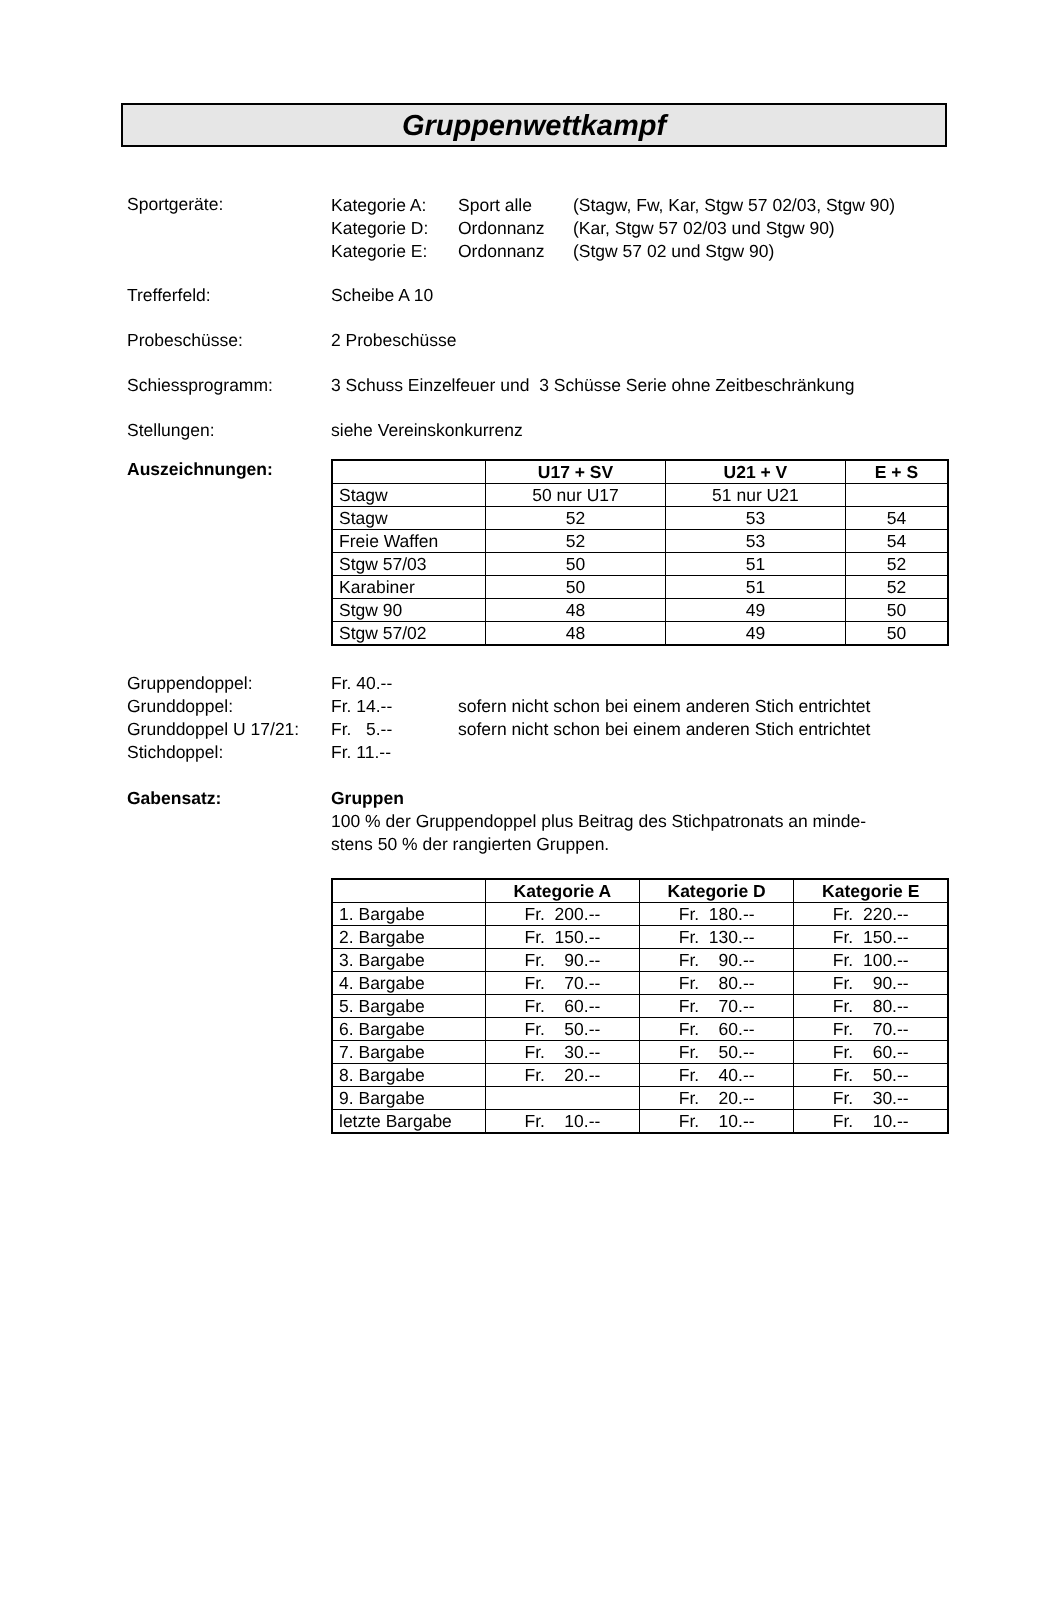Gruppenwettkampf
Sportgeräte:
Kategorie A: Sport alle (Stagw, Fw, Kar, Stgw 57 02/03, Stgw 90)
Kategorie D: Ordonnanz (Kar, Stgw 57 02/03 und Stgw 90)
Kategorie E: Ordonnanz (Stgw 57 02 und Stgw 90)
Trefferfeld: Scheibe A 10
Probeschüsse: 2 Probeschüsse
Schiessprogramm: 3 Schuss Einzelfeuer und 3 Schüsse Serie ohne Zeitbeschränkung
Stellungen: siehe Vereinskonkurrenz
Auszeichnungen:
| | U17 + SV | U21 + V | E + S |
| --- | --- | --- | --- |
| Stagw | 50 nur U17 | 51 nur U21 | |
| Stagw | 52 | 53 | 54 |
| Freie Waffen | 52 | 53 | 54 |
| Stgw 57/03 | 50 | 51 | 52 |
| Karabiner | 50 | 51 | 52 |
| Stgw 90 | 48 | 49 | 50 |
| Stgw 57/02 | 48 | 49 | 50 |
Gruppendoppel: Fr. 40.--
Grunddoppel: Fr. 14.-- sofern nicht schon bei einem anderen Stich entrichtet
Grunddoppel U 17/21:
Fr. 5.-- sofern nicht schon bei einem anderen Stich entrichtet
Stichdoppel: Fr. 11.--
Gabensatz: Gruppen
100 % der Gruppendoppel plus Beitrag des Stichpatronats an minde-
stens 50 % der rangierten Gruppen.
| | Kategorie A | Kategorie D | Kategorie E |
| --- | --- | --- | --- |
| 1. Bargabe | Fr. 200.-- | Fr. 180.-- | Fr. 220.-- |
| 2. Bargabe | Fr. 150.-- | Fr. 130.-- | Fr. 150.-- |
| 3. Bargabe | Fr. 90.-- | Fr. 90.-- | Fr. 100.-- |
| 4. Bargabe | Fr. 70.-- | Fr. 80.-- | Fr. 90.-- |
| 5. Bargabe | Fr. 60.-- | Fr. 70.-- | Fr. 80.-- |
| 6. Bargabe | Fr. 50.-- | Fr. 60.-- | Fr. 70.-- |
| 7. Bargabe | Fr. 30.-- | Fr. 50.-- | Fr. 60.-- |
| 8. Bargabe | Fr. 20.-- | Fr. 40.-- | Fr. 50.-- |
| 9. Bargabe | | Fr. 20.-- | Fr. 30.-- |
| letzte Bargabe | Fr. 10.-- | Fr. 10.-- | Fr. 10.-- |